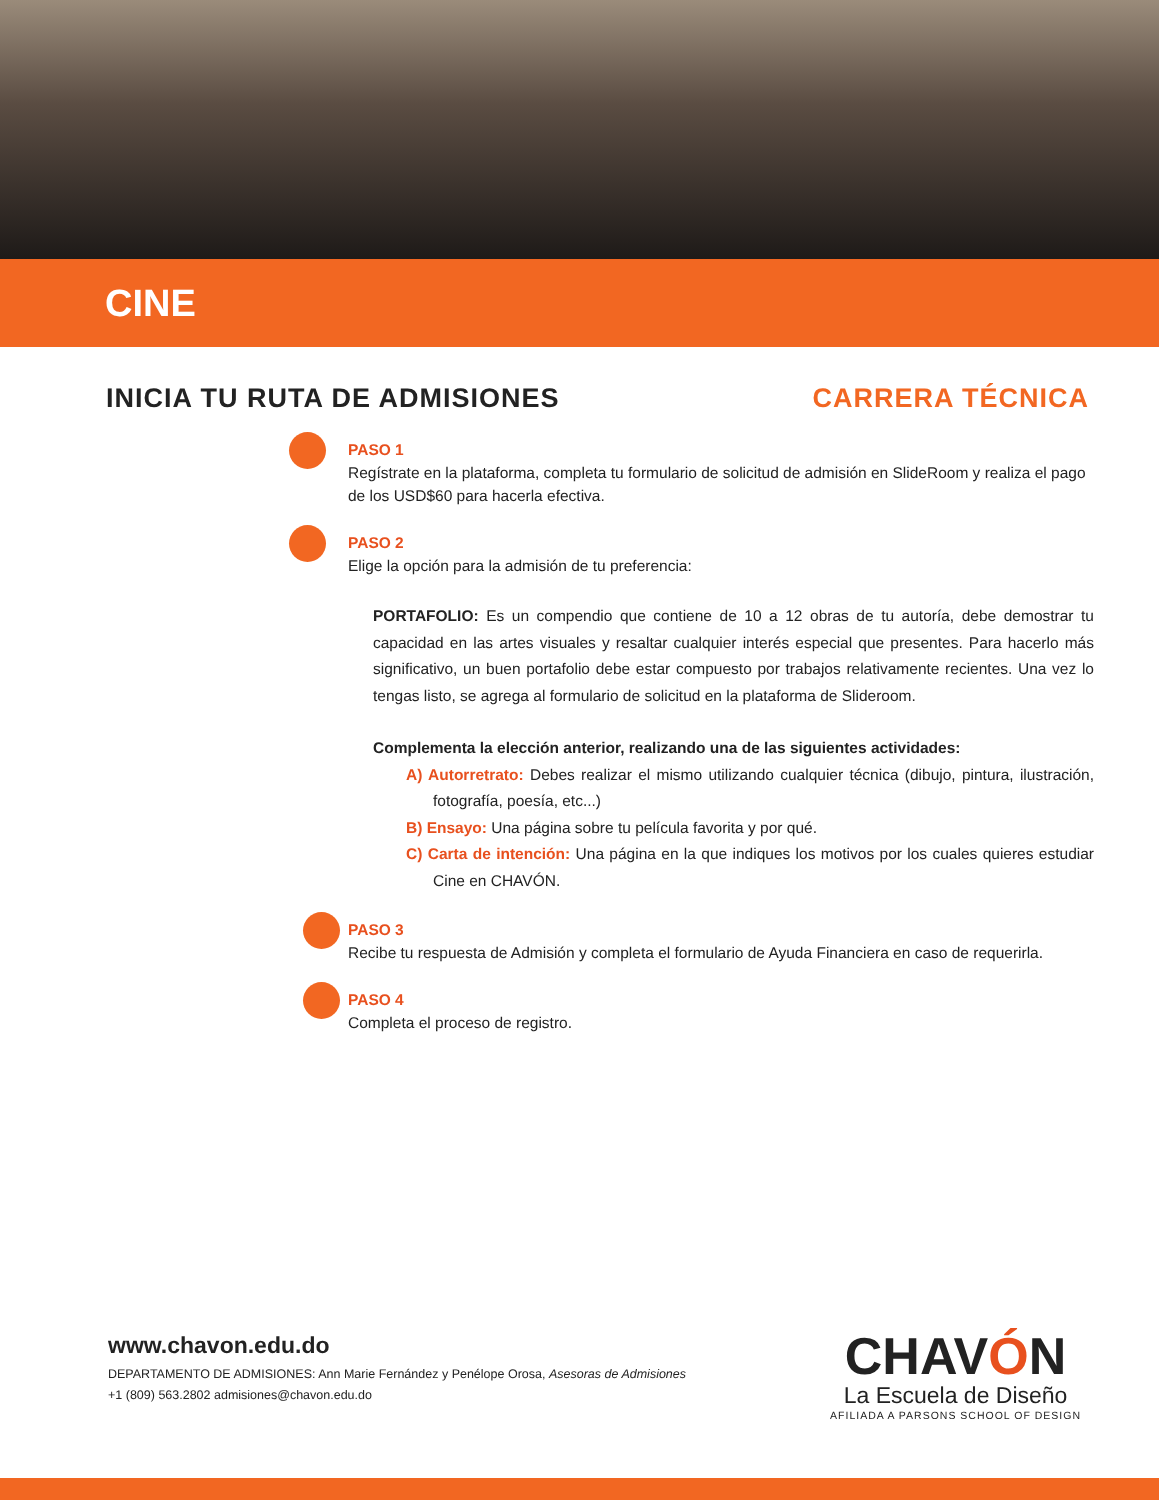CINE
INICIA TU RUTA DE ADMISIONES CARRERA TÉCNICA
PASO 1
Regístrate en la plataforma, completa tu formulario de solicitud de admisión en SlideRoom y realiza el pago de los USD$60 para hacerla efectiva.
PASO 2
Elige la opción para la admisión de tu preferencia:
PORTAFOLIO: Es un compendio que contiene de 10 a 12 obras de tu autoría, debe demostrar tu capacidad en las artes visuales y resaltar cualquier interés especial que presentes. Para hacerlo más significativo, un buen portafolio debe estar compuesto por trabajos relativamente recientes. Una vez lo tengas listo, se agrega al formulario de solicitud en la plataforma de Slideroom.
Complementa la elección anterior, realizando una de las siguientes actividades:
A) Autorretrato: Debes realizar el mismo utilizando cualquier técnica (dibujo, pintura, ilustración, fotografía, poesía, etc...)
B) Ensayo: Una página sobre tu película favorita y por qué.
C) Carta de intención: Una página en la que indiques los motivos por los cuales quieres estudiar Cine en CHAVÓN.
PASO 3
Recibe tu respuesta de Admisión y completa el formulario de Ayuda Financiera en caso de requerirla.
PASO 4
Completa el proceso de registro.
www.chavon.edu.do
DEPARTAMENTO DE ADMISIONES: Ann Marie Fernández y Penélope Orosa, Asesoras de Admisiones
+1 (809) 563.2802 admisiones@chavon.edu.do
CHAVÓN
La Escuela de Diseño
AFILIADA A PARSONS SCHOOL OF DESIGN